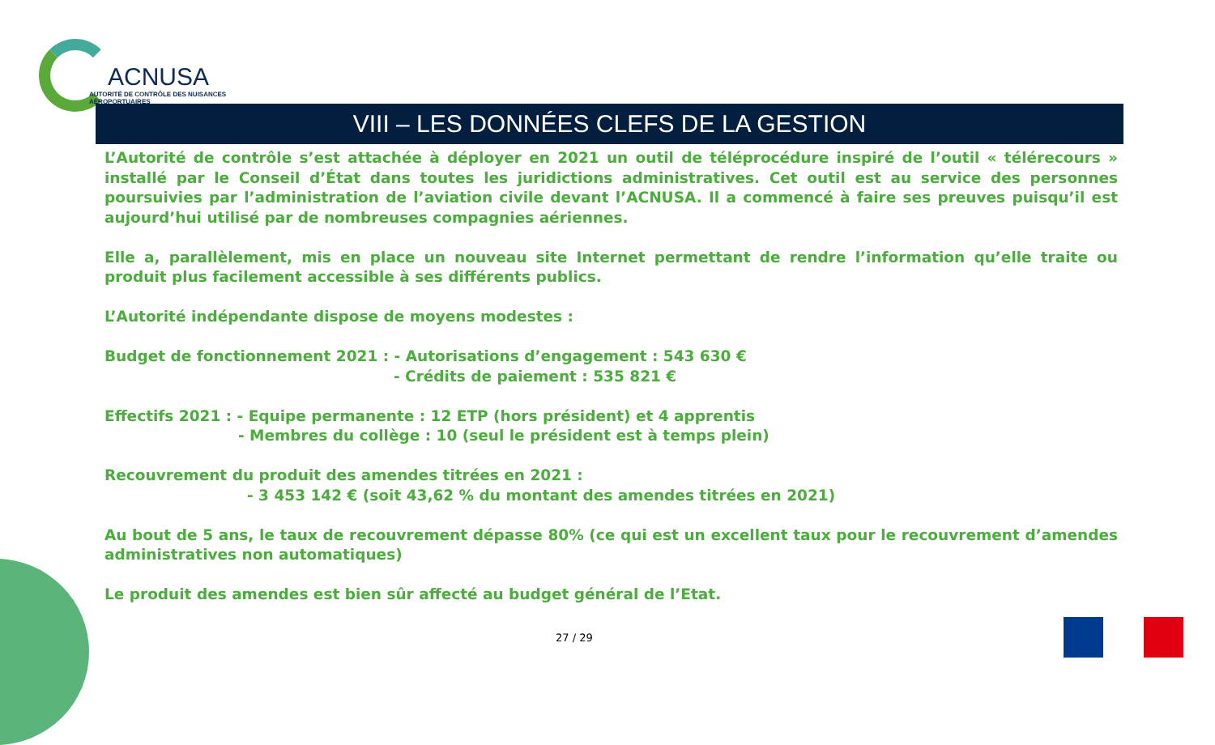ACNUSA
AUTORITÉ DE CONTRÔLE DES NUISANCES AÉROPORTUAIRES
VIII – LES DONNÉES CLEFS DE LA GESTION
L’Autorité de contrôle s’est attachée à déployer en 2021 un outil de téléprocédure inspiré de l’outil « télérecours » installé par le Conseil d’État dans toutes les juridictions administratives. Cet outil est au service des personnes poursuivies par l’administration de l’aviation civile devant l’ACNUSA. Il a commencé à faire ses preuves puisqu’il est aujourd’hui utilisé par de nombreuses compagnies aériennes.
Elle a, parallèlement, mis en place un nouveau site Internet permettant de rendre l’information qu’elle traite ou produit plus facilement accessible à ses différents publics.
L’Autorité indépendante dispose de moyens modestes :
Budget de fonctionnement 2021 : - Autorisations d’engagement : 543 630 €
- Crédits de paiement : 535 821 €
Effectifs 2021 : - Equipe permanente : 12 ETP (hors président) et 4 apprentis
- Membres du collège : 10 (seul le président est à temps plein)
Recouvrement du produit des amendes titrées en 2021 :
- 3 453 142 € (soit 43,62 % du montant des amendes titrées en 2021)
Au bout de 5 ans, le taux de recouvrement dépasse 80% (ce qui est un excellent taux pour le recouvrement d’amendes administratives non automatiques)
Le produit des amendes est bien sûr affecté au budget général de l’Etat.
27 / 29